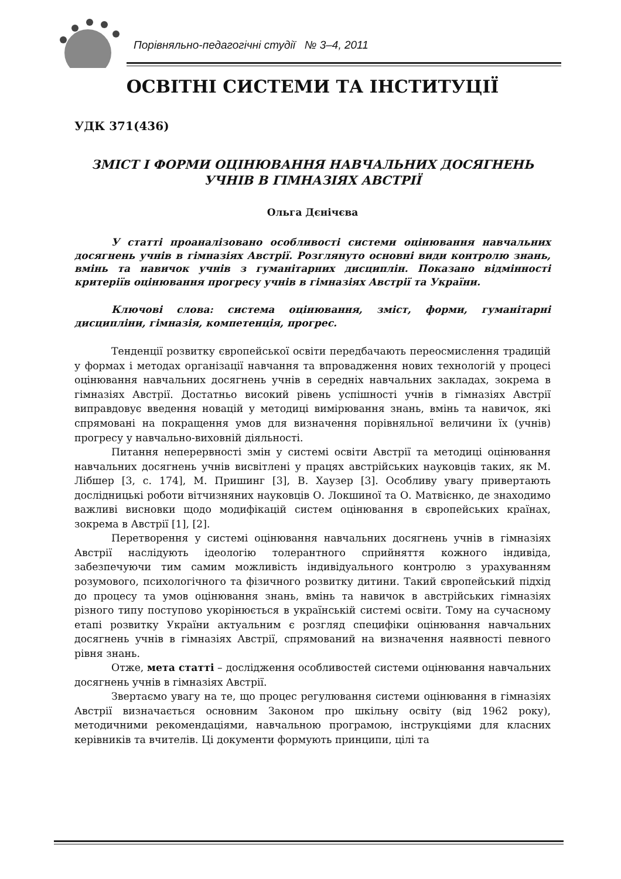Порівняльно-педагогічні студії № 3–4, 2011
ОСВІТНІ СИСТЕМИ ТА ІНСТИТУЦІЇ
УДК 371(436)
ЗМІСТ І ФОРМИ ОЦІНЮВАННЯ НАВЧАЛЬНИХ ДОСЯГНЕНЬ
УЧНІВ В ГІМНАЗІЯХ АВСТРІЇ
Ольга Дєнічєва
У статті проаналізовано особливості системи оцінювання навчальних досягнень учнів в гімназіях Австрії. Розглянуто основні види контролю знань, вмінь та навичок учнів з гуманітарних дисциплін. Показано відмінності критеріїв оцінювання прогресу учнів в гімназіях Австрії та України.
Ключові слова: система оцінювання, зміст, форми, гуманітарні дисципліни, гімназія, компетенція, прогрес.
Тенденції розвитку європейської освіти передбачають переосмислення традицій у формах і методах організації навчання та впровадження нових технологій у процесі оцінювання навчальних досягнень учнів в середніх навчальних закладах, зокрема в гімназіях Австрії. Достатньо високий рівень успішності учнів в гімназіях Австрії виправдовує введення новацій у методиці вимірювання знань, вмінь та навичок, які спрямовані на покращення умов для визначення порівняльної величини їх (учнів) прогресу у навчально-виховній діяльності.
Питання неперервності змін у системі освіти Австрії та методиці оцінювання навчальних досягнень учнів висвітлені у працях австрійських науковців таких, як М. Лібшер [3, с. 174], М. Пришинг [3], В. Хаузер [3]. Особливу увагу привертають дослідницькі роботи вітчизняних науковців О. Локшиної та О. Матвієнко, де знаходимо важливі висновки щодо модифікацій систем оцінювання в європейських країнах, зокрема в Австрії [1], [2].
Перетворення у системі оцінювання навчальних досягнень учнів в гімназіях Австрії наслідують ідеологію толерантного сприйняття кожного індивіда, забезпечуючи тим самим можливість індивідуального контролю з урахуванням розумового, психологічного та фізичного розвитку дитини. Такий європейський підхід до процесу та умов оцінювання знань, вмінь та навичок в австрійських гімназіях різного типу поступово укорінюється в українській системі освіти. Тому на сучасному етапі розвитку України актуальним є розгляд специфіки оцінювання навчальних досягнень учнів в гімназіях Австрії, спрямований на визначення наявності певного рівня знань.
Отже, мета статті – дослідження особливостей системи оцінювання навчальних досягнень учнів в гімназіях Австрії.
Звертаємо увагу на те, що процес регулювання системи оцінювання в гімназіях Австрії визначається основним Законом про шкільну освіту (від 1962 року), методичними рекомендаціями, навчальною програмою, інструкціями для класних керівників та вчителів. Ці документи формують принципи, цілі та